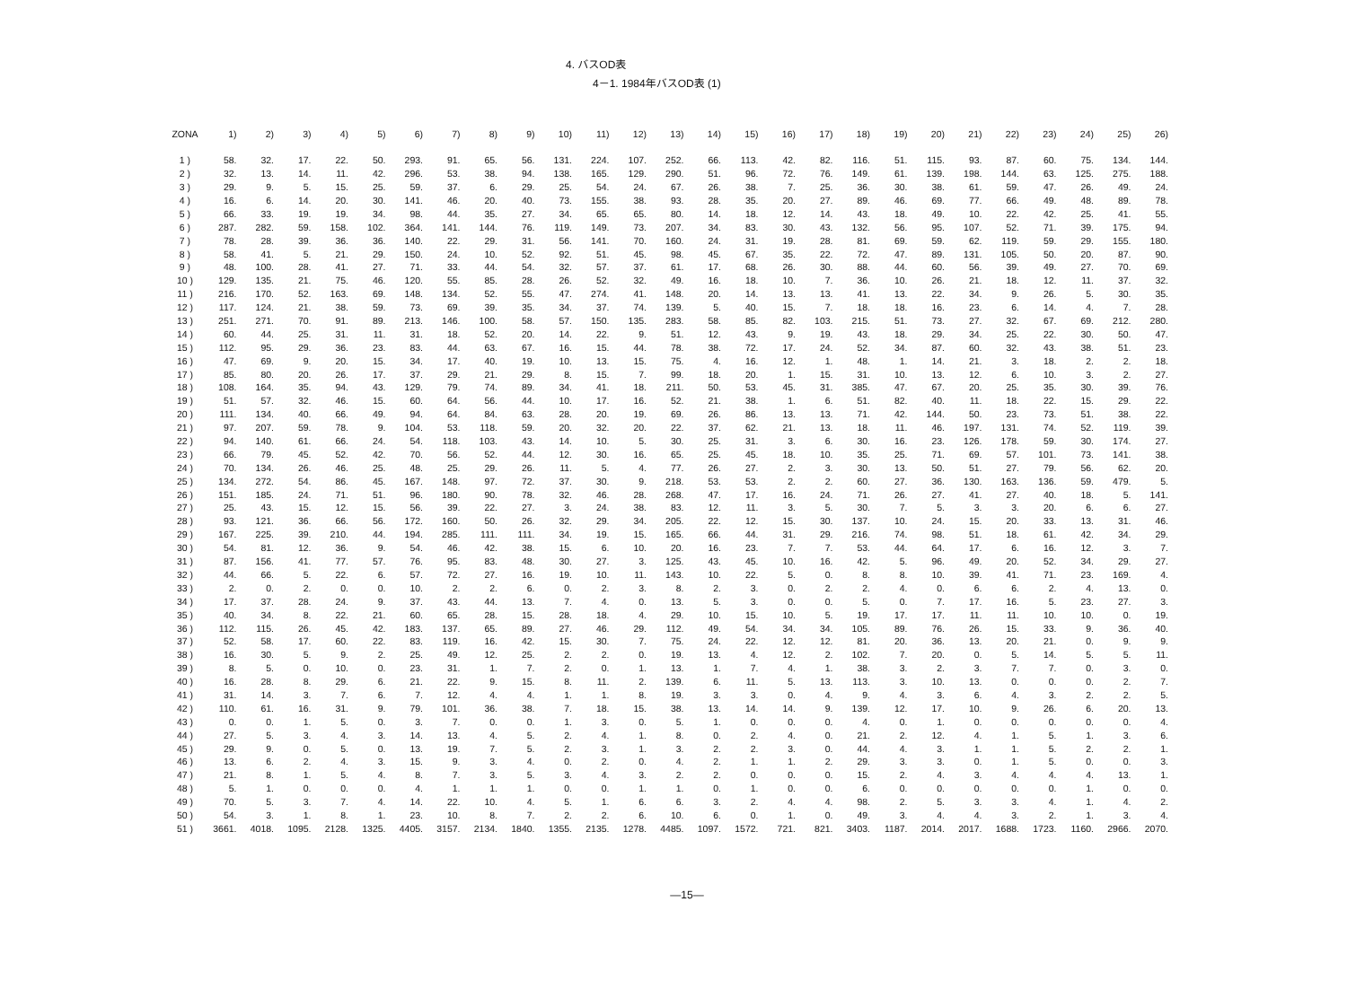4. バスOD表
4－1. 1984年バスOD表 (1)
| ZONA | 1) | 2) | 3) | 4) | 5) | 6) | 7) | 8) | 9) | 10) | 11) | 12) | 13) | 14) | 15) | 16) | 17) | 18) | 19) | 20) | 21) | 22) | 23) | 24) | 25) | 26) |
| --- | --- | --- | --- | --- | --- | --- | --- | --- | --- | --- | --- | --- | --- | --- | --- | --- | --- | --- | --- | --- | --- | --- | --- | --- | --- | --- |
| 1 ) | 58. | 32. | 17. | 22. | 50. | 293. | 91. | 65. | 56. | 131. | 224. | 107. | 252. | 66. | 113. | 42. | 82. | 116. | 51. | 115. | 93. | 87. | 60. | 75. | 134. | 144. |
| 2 ) | 32. | 13. | 14. | 11. | 42. | 296. | 53. | 38. | 94. | 138. | 165. | 129. | 290. | 51. | 96. | 72. | 76. | 149. | 61. | 139. | 198. | 144. | 63. | 125. | 275. | 188. |
| 3 ) | 29. | 9. | 5. | 15. | 25. | 59. | 37. | 6. | 29. | 25. | 54. | 24. | 67. | 26. | 38. | 7. | 25. | 36. | 30. | 38. | 61. | 59. | 47. | 26. | 49. | 24. |
| 4 ) | 16. | 6. | 14. | 20. | 30. | 141. | 46. | 20. | 40. | 73. | 155. | 38. | 93. | 28. | 35. | 20. | 27. | 89. | 46. | 69. | 77. | 66. | 49. | 48. | 89. | 78. |
| 5 ) | 66. | 33. | 19. | 19. | 34. | 98. | 44. | 35. | 27. | 34. | 65. | 65. | 80. | 14. | 18. | 12. | 14. | 43. | 18. | 49. | 10. | 22. | 42. | 25. | 41. | 55. |
| 6 ) | 287. | 282. | 59. | 158. | 102. | 364. | 141. | 144. | 76. | 119. | 149. | 73. | 207. | 34. | 83. | 30. | 43. | 132. | 56. | 95. | 107. | 52. | 71. | 39. | 175. | 94. |
| 7 ) | 78. | 28. | 39. | 36. | 36. | 140. | 22. | 29. | 31. | 56. | 141. | 70. | 160. | 24. | 31. | 19. | 28. | 81. | 69. | 59. | 62. | 119. | 59. | 29. | 155. | 180. |
| 8 ) | 58. | 41. | 5. | 21. | 29. | 150. | 24. | 10. | 52. | 92. | 51. | 45. | 98. | 45. | 67. | 35. | 22. | 72. | 47. | 89. | 131. | 105. | 50. | 20. | 87. | 90. |
| 9 ) | 48. | 100. | 28. | 41. | 27. | 71. | 33. | 44. | 54. | 32. | 57. | 37. | 61. | 17. | 68. | 26. | 30. | 88. | 44. | 60. | 56. | 39. | 49. | 27. | 70. | 69. |
| 10 ) | 129. | 135. | 21. | 75. | 46. | 120. | 55. | 85. | 28. | 26. | 52. | 32. | 49. | 16. | 18. | 10. | 7. | 36. | 10. | 26. | 21. | 18. | 12. | 11. | 37. | 32. |
| 11 ) | 216. | 170. | 52. | 163. | 69. | 148. | 134. | 52. | 55. | 47. | 274. | 41. | 148. | 20. | 14. | 13. | 13. | 41. | 13. | 22. | 34. | 9. | 26. | 5. | 30. | 35. |
| 12 ) | 117. | 124. | 21. | 38. | 59. | 73. | 69. | 39. | 35. | 34. | 37. | 74. | 139. | 5. | 40. | 15. | 7. | 18. | 18. | 16. | 23. | 6. | 14. | 4. | 7. | 28. |
| 13 ) | 251. | 271. | 70. | 91. | 89. | 213. | 146. | 100. | 58. | 57. | 150. | 135. | 283. | 58. | 85. | 82. | 103. | 215. | 51. | 73. | 27. | 32. | 67. | 69. | 212. | 280. |
| 14 ) | 60. | 44. | 25. | 31. | 11. | 31. | 18. | 52. | 20. | 14. | 22. | 9. | 51. | 12. | 43. | 9. | 19. | 43. | 18. | 29. | 34. | 25. | 22. | 30. | 50. | 47. |
| 15 ) | 112. | 95. | 29. | 36. | 23. | 83. | 44. | 63. | 67. | 16. | 15. | 44. | 78. | 38. | 72. | 17. | 24. | 52. | 34. | 87. | 60. | 32. | 43. | 38. | 51. | 23. |
| 16 ) | 47. | 69. | 9. | 20. | 15. | 34. | 17. | 40. | 19. | 10. | 13. | 15. | 75. | 4. | 16. | 12. | 1. | 48. | 1. | 14. | 21. | 3. | 18. | 2. | 2. | 18. |
| 17 ) | 85. | 80. | 20. | 26. | 17. | 37. | 29. | 21. | 29. | 8. | 15. | 7. | 99. | 18. | 20. | 1. | 15. | 31. | 10. | 13. | 12. | 6. | 10. | 3. | 2. | 27. |
| 18 ) | 108. | 164. | 35. | 94. | 43. | 129. | 79. | 74. | 89. | 34. | 41. | 18. | 211. | 50. | 53. | 45. | 31. | 385. | 47. | 67. | 20. | 25. | 35. | 30. | 39. | 76. |
| 19 ) | 51. | 57. | 32. | 46. | 15. | 60. | 64. | 56. | 44. | 10. | 17. | 16. | 52. | 21. | 38. | 1. | 6. | 51. | 82. | 40. | 11. | 18. | 22. | 15. | 29. | 22. |
| 20 ) | 111. | 134. | 40. | 66. | 49. | 94. | 64. | 84. | 63. | 28. | 20. | 19. | 69. | 26. | 86. | 13. | 13. | 71. | 42. | 144. | 50. | 23. | 73. | 51. | 38. | 22. |
| 21 ) | 97. | 207. | 59. | 78. | 9. | 104. | 53. | 118. | 59. | 20. | 32. | 20. | 22. | 37. | 62. | 21. | 13. | 18. | 11. | 46. | 197. | 131. | 74. | 52. | 119. | 39. |
| 22 ) | 94. | 140. | 61. | 66. | 24. | 54. | 118. | 103. | 43. | 14. | 10. | 5. | 30. | 25. | 31. | 3. | 6. | 30. | 16. | 23. | 126. | 178. | 59. | 30. | 174. | 27. |
| 23 ) | 66. | 79. | 45. | 52. | 42. | 70. | 56. | 52. | 44. | 12. | 30. | 16. | 65. | 25. | 45. | 18. | 10. | 35. | 25. | 71. | 69. | 57. | 101. | 73. | 141. | 38. |
| 24 ) | 70. | 134. | 26. | 46. | 25. | 48. | 25. | 29. | 26. | 11. | 5. | 4. | 77. | 26. | 27. | 2. | 3. | 30. | 13. | 50. | 51. | 27. | 79. | 56. | 62. | 20. |
| 25 ) | 134. | 272. | 54. | 86. | 45. | 167. | 148. | 97. | 72. | 37. | 30. | 9. | 218. | 53. | 53. | 2. | 2. | 60. | 27. | 36. | 130. | 163. | 136. | 59. | 479. | 5. |
| 26 ) | 151. | 185. | 24. | 71. | 51. | 96. | 180. | 90. | 78. | 32. | 46. | 28. | 268. | 47. | 17. | 16. | 24. | 71. | 26. | 27. | 41. | 27. | 40. | 18. | 5. | 141. |
| 27 ) | 25. | 43. | 15. | 12. | 15. | 56. | 39. | 22. | 27. | 3. | 24. | 38. | 83. | 12. | 11. | 3. | 5. | 30. | 7. | 5. | 3. | 3. | 20. | 6. | 6. | 27. |
| 28 ) | 93. | 121. | 36. | 66. | 56. | 172. | 160. | 50. | 26. | 32. | 29. | 34. | 205. | 22. | 12. | 15. | 30. | 137. | 10. | 24. | 15. | 20. | 33. | 13. | 31. | 46. |
| 29 ) | 167. | 225. | 39. | 210. | 44. | 194. | 285. | 111. | 111. | 34. | 19. | 15. | 165. | 66. | 44. | 31. | 29. | 216. | 74. | 98. | 51. | 18. | 61. | 42. | 34. | 29. |
| 30 ) | 54. | 81. | 12. | 36. | 9. | 54. | 46. | 42. | 38. | 15. | 6. | 10. | 20. | 16. | 23. | 7. | 7. | 53. | 44. | 64. | 17. | 6. | 16. | 12. | 3. | 7. |
| 31 ) | 87. | 156. | 41. | 77. | 57. | 76. | 95. | 83. | 48. | 30. | 27. | 3. | 125. | 43. | 45. | 10. | 16. | 42. | 5. | 96. | 49. | 20. | 52. | 34. | 29. | 27. |
| 32 ) | 44. | 66. | 5. | 22. | 6. | 57. | 72. | 27. | 16. | 19. | 10. | 11. | 143. | 10. | 22. | 5. | 0. | 8. | 8. | 10. | 39. | 41. | 71. | 23. | 169. | 4. |
| 33 ) | 2. | 0. | 2. | 0. | 0. | 10. | 2. | 2. | 6. | 0. | 2. | 3. | 8. | 2. | 3. | 0. | 2. | 2. | 4. | 0. | 6. | 6. | 2. | 4. | 13. | 0. |
| 34 ) | 17. | 37. | 28. | 24. | 9. | 37. | 43. | 44. | 13. | 7. | 4. | 0. | 13. | 5. | 3. | 0. | 0. | 5. | 0. | 7. | 17. | 16. | 5. | 23. | 27. | 3. |
| 35 ) | 40. | 34. | 8. | 22. | 21. | 60. | 65. | 28. | 15. | 28. | 18. | 4. | 29. | 10. | 15. | 10. | 5. | 19. | 17. | 17. | 11. | 11. | 10. | 10. | 0. | 19. |
| 36 ) | 112. | 115. | 26. | 45. | 42. | 183. | 137. | 65. | 89. | 27. | 46. | 29. | 112. | 49. | 54. | 34. | 34. | 105. | 89. | 76. | 26. | 15. | 33. | 9. | 36. | 40. |
| 37 ) | 52. | 58. | 17. | 60. | 22. | 83. | 119. | 16. | 42. | 15. | 30. | 7. | 75. | 24. | 22. | 12. | 12. | 81. | 20. | 36. | 13. | 20. | 21. | 0. | 9. | 9. |
| 38 ) | 16. | 30. | 5. | 9. | 2. | 25. | 49. | 12. | 25. | 2. | 2. | 0. | 19. | 13. | 4. | 12. | 2. | 102. | 7. | 20. | 0. | 5. | 14. | 5. | 5. | 11. |
| 39 ) | 8. | 5. | 0. | 10. | 0. | 23. | 31. | 1. | 7. | 2. | 0. | 1. | 13. | 1. | 7. | 4. | 1. | 38. | 3. | 2. | 3. | 7. | 7. | 0. | 3. | 0. |
| 40 ) | 16. | 28. | 8. | 29. | 6. | 21. | 22. | 9. | 15. | 8. | 11. | 2. | 139. | 6. | 11. | 5. | 13. | 113. | 3. | 10. | 13. | 0. | 0. | 0. | 2. | 7. |
| 41 ) | 31. | 14. | 3. | 7. | 6. | 7. | 12. | 4. | 4. | 1. | 1. | 8. | 19. | 3. | 3. | 0. | 4. | 9. | 4. | 3. | 6. | 4. | 3. | 2. | 2. | 5. |
| 42 ) | 110. | 61. | 16. | 31. | 9. | 79. | 101. | 36. | 38. | 7. | 18. | 15. | 38. | 13. | 14. | 14. | 9. | 139. | 12. | 17. | 10. | 9. | 26. | 6. | 20. | 13. |
| 43 ) | 0. | 0. | 1. | 5. | 0. | 3. | 7. | 0. | 0. | 1. | 3. | 0. | 5. | 1. | 0. | 0. | 0. | 4. | 0. | 1. | 0. | 0. | 0. | 0. | 0. | 4. |
| 44 ) | 27. | 5. | 3. | 4. | 3. | 14. | 13. | 4. | 5. | 2. | 4. | 1. | 8. | 0. | 2. | 4. | 0. | 21. | 2. | 12. | 4. | 1. | 5. | 1. | 3. | 6. |
| 45 ) | 29. | 9. | 0. | 5. | 0. | 13. | 19. | 7. | 5. | 2. | 3. | 1. | 3. | 2. | 2. | 3. | 0. | 44. | 4. | 3. | 1. | 1. | 5. | 2. | 2. | 1. |
| 46 ) | 13. | 6. | 2. | 4. | 3. | 15. | 9. | 3. | 4. | 0. | 2. | 0. | 4. | 2. | 1. | 1. | 2. | 29. | 3. | 3. | 0. | 1. | 5. | 0. | 0. | 3. |
| 47 ) | 21. | 8. | 1. | 5. | 4. | 8. | 7. | 3. | 5. | 3. | 4. | 3. | 2. | 2. | 0. | 0. | 0. | 15. | 2. | 4. | 3. | 4. | 4. | 4. | 13. | 1. |
| 48 ) | 5. | 1. | 0. | 0. | 0. | 4. | 1. | 1. | 1. | 0. | 0. | 1. | 1. | 0. | 1. | 0. | 0. | 6. | 0. | 0. | 0. | 0. | 0. | 1. | 0. | 0. |
| 49 ) | 70. | 5. | 3. | 7. | 4. | 14. | 22. | 10. | 4. | 5. | 1. | 6. | 6. | 3. | 2. | 4. | 4. | 98. | 2. | 5. | 3. | 3. | 4. | 1. | 4. | 2. |
| 50 ) | 54. | 3. | 1. | 8. | 1. | 23. | 10. | 8. | 7. | 2. | 2. | 6. | 10. | 6. | 0. | 1. | 0. | 49. | 3. | 4. | 4. | 3. | 2. | 1. | 3. | 4. |
| 51 ) | 3661. | 4018. | 1095. | 2128. | 1325. | 4405. | 3157. | 2134. | 1840. | 1355. | 2135. | 1278. | 4485. | 1097. | 1572. | 721. | 821. | 3403. | 1187. | 2014. | 2017. | 1688. | 1723. | 1160. | 2966. | 2070. |
—15—